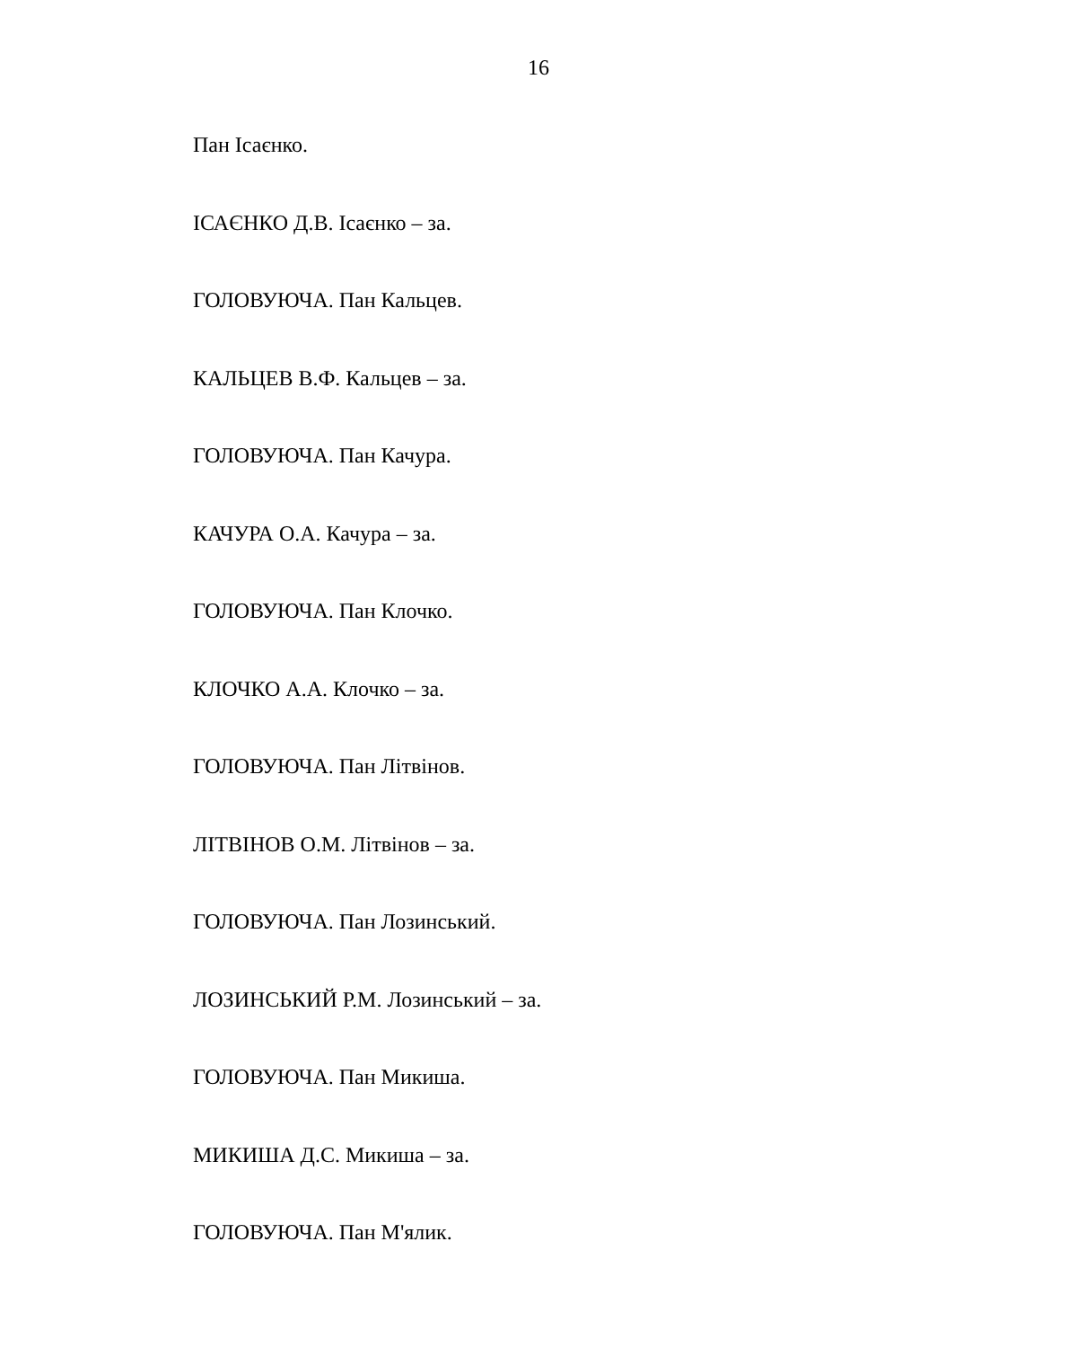16
Пан Ісаєнко.
ІСАЄНКО Д.В. Ісаєнко – за.
ГОЛОВУЮЧА. Пан Кальцев.
КАЛЬЦЕВ В.Ф. Кальцев – за.
ГОЛОВУЮЧА. Пан Качура.
КАЧУРА О.А. Качура – за.
ГОЛОВУЮЧА. Пан Клочко.
КЛОЧКО А.А. Клочко – за.
ГОЛОВУЮЧА. Пан Літвінов.
ЛІТВІНОВ О.М. Літвінов – за.
ГОЛОВУЮЧА. Пан Лозинський.
ЛОЗИНСЬКИЙ Р.М. Лозинський – за.
ГОЛОВУЮЧА. Пан Микиша.
МИКИША Д.С. Микиша – за.
ГОЛОВУЮЧА. Пан М'ялик.